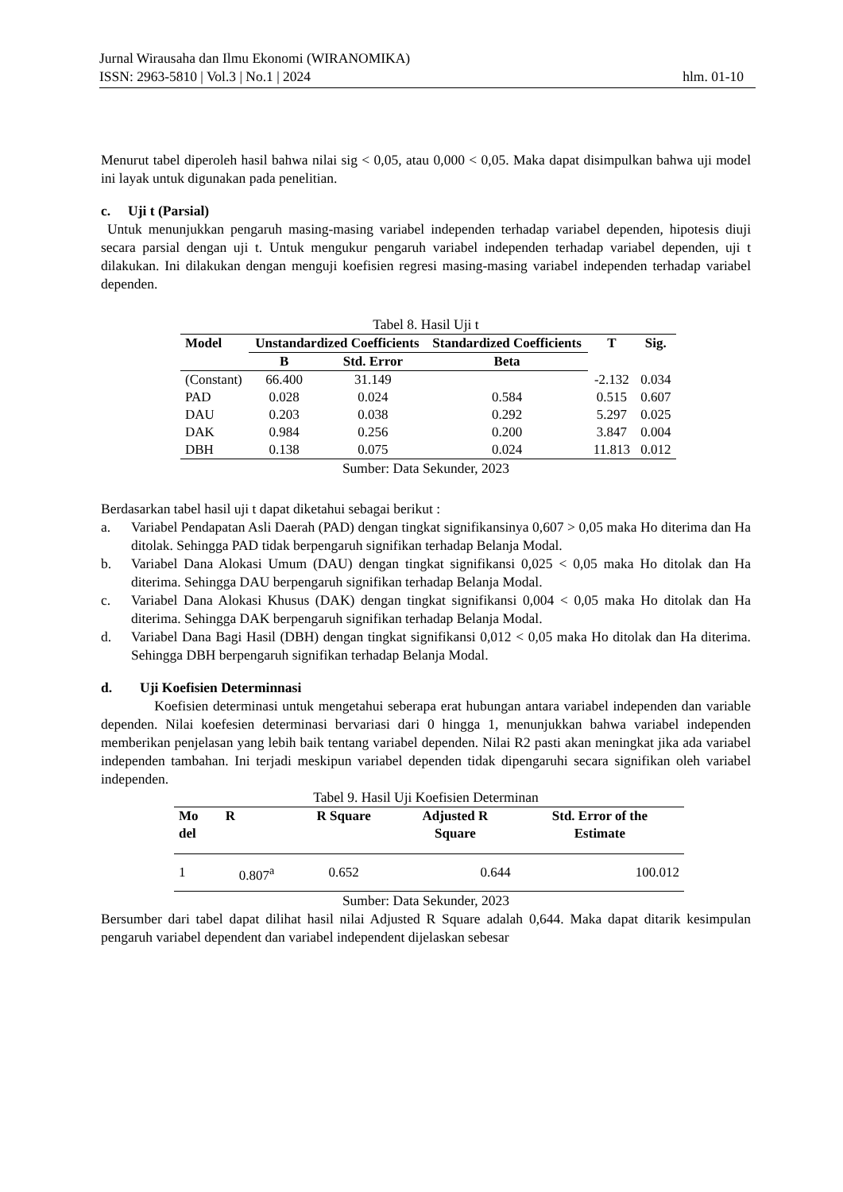Jurnal Wirausaha dan Ilmu Ekonomi (WIRANOMIKA)
ISSN: 2963-5810 | Vol.3 | No.1 | 2024 hlm. 01-10
Menurut tabel diperoleh hasil bahwa nilai sig < 0,05, atau 0,000 < 0,05. Maka dapat disimpulkan bahwa uji model ini layak untuk digunakan pada penelitian.
c. Uji t (Parsial)
Untuk menunjukkan pengaruh masing-masing variabel independen terhadap variabel dependen, hipotesis diuji secara parsial dengan uji t. Untuk mengukur pengaruh variabel independen terhadap variabel dependen, uji t dilakukan. Ini dilakukan dengan menguji koefisien regresi masing-masing variabel independen terhadap variabel dependen.
Tabel 8. Hasil Uji t
| Model | Unstandardized Coefficients | | Standardized Coefficients | T | Sig. |
| --- | --- | --- | --- | --- | --- |
| | B | Std. Error | Beta | | |
| (Constant) | 66.400 | 31.149 | | -2.132 | 0.034 |
| PAD | 0.028 | 0.024 | 0.584 | 0.515 | 0.607 |
| DAU | 0.203 | 0.038 | 0.292 | 5.297 | 0.025 |
| DAK | 0.984 | 0.256 | 0.200 | 3.847 | 0.004 |
| DBH | 0.138 | 0.075 | 0.024 | 11.813 | 0.012 |
Sumber: Data Sekunder, 2023
Berdasarkan tabel hasil uji t dapat diketahui sebagai berikut :
a. Variabel Pendapatan Asli Daerah (PAD) dengan tingkat signifikansinya 0,607 > 0,05 maka Ho diterima dan Ha ditolak. Sehingga PAD tidak berpengaruh signifikan terhadap Belanja Modal.
b. Variabel Dana Alokasi Umum (DAU) dengan tingkat signifikansi 0,025 < 0,05 maka Ho ditolak dan Ha diterima. Sehingga DAU berpengaruh signifikan terhadap Belanja Modal.
c. Variabel Dana Alokasi Khusus (DAK) dengan tingkat signifikansi 0,004 < 0,05 maka Ho ditolak dan Ha diterima. Sehingga DAK berpengaruh signifikan terhadap Belanja Modal.
d. Variabel Dana Bagi Hasil (DBH) dengan tingkat signifikansi 0,012 < 0,05 maka Ho ditolak dan Ha diterima. Sehingga DBH berpengaruh signifikan terhadap Belanja Modal.
d. Uji Koefisien Determinnasi
Koefisien determinasi untuk mengetahui seberapa erat hubungan antara variabel independen dan variable dependen. Nilai koefesien determinasi bervariasi dari 0 hingga 1, menunjukkan bahwa variabel independen memberikan penjelasan yang lebih baik tentang variabel dependen. Nilai R2 pasti akan meningkat jika ada variabel independen tambahan. Ini terjadi meskipun variabel dependen tidak dipengaruhi secara signifikan oleh variabel independen.
Tabel 9. Hasil Uji Koefisien Determinan
| Mo del | R | R Square | Adjusted R Square | Std. Error of the Estimate |
| --- | --- | --- | --- | --- |
| 1 | 0.807<sup>a</sup> | 0.652 | 0.644 | 100.012 |
Sumber: Data Sekunder, 2023
Bersumber dari tabel dapat dilihat hasil nilai Adjusted R Square adalah 0,644. Maka dapat ditarik kesimpulan pengaruh variabel dependent dan variabel independent dijelaskan sebesar